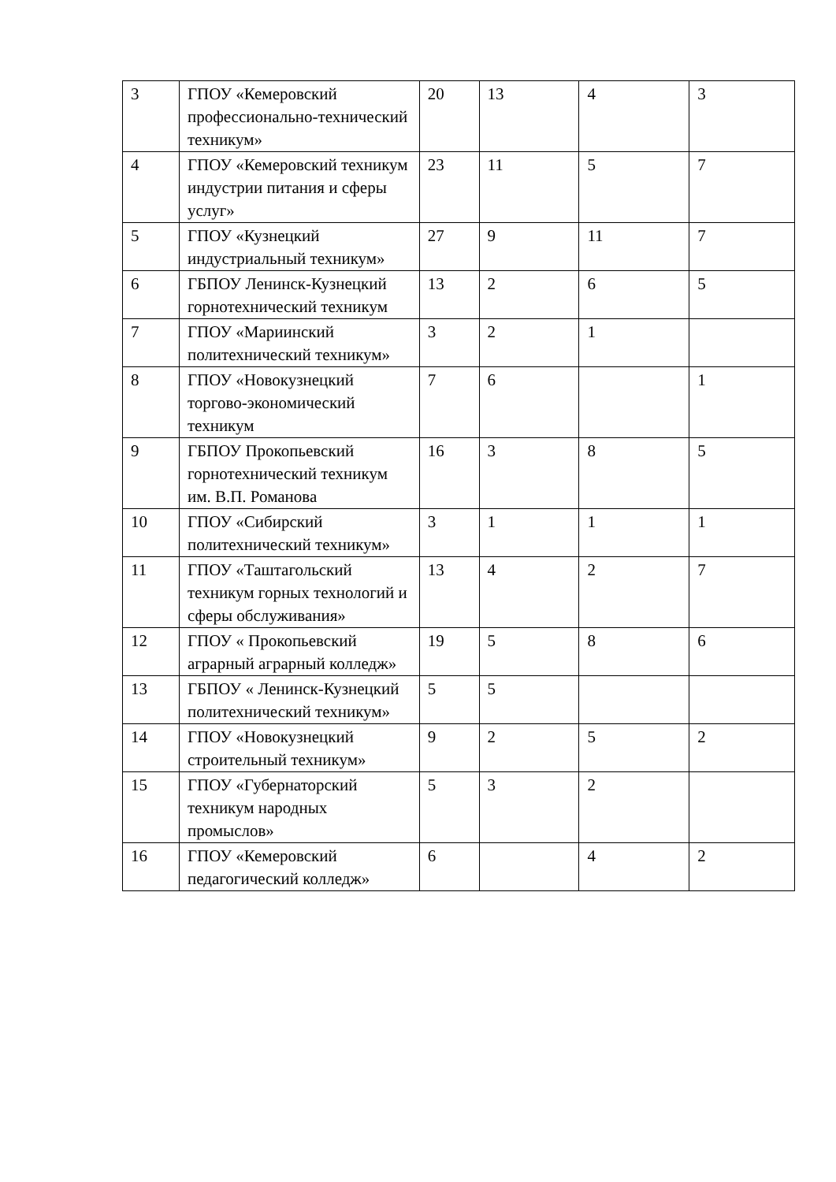| 3 | ГПОУ «Кемеровский профессионально-технический техникум» | 20 | 13 | 4 | 3 |
| 4 | ГПОУ «Кемеровский техникум индустрии питания и сферы услуг» | 23 | 11 | 5 | 7 |
| 5 | ГПОУ «Кузнецкий индустриальный техникум» | 27 | 9 | 11 | 7 |
| 6 | ГБПОУ Ленинск-Кузнецкий горнотехнический техникум | 13 | 2 | 6 | 5 |
| 7 | ГПОУ «Мариинский политехнический техникум» | 3 | 2 | 1 | |
| 8 | ГПОУ «Новокузнецкий торгово-экономический техникум | 7 | 6 | | 1 |
| 9 | ГБПОУ Прокопьевский горнотехнический техникум им. В.П. Романова | 16 | 3 | 8 | 5 |
| 10 | ГПОУ «Сибирский политехнический техникум» | 3 | 1 | 1 | 1 |
| 11 | ГПОУ «Таштагольский техникум горных технологий и сферы обслуживания» | 13 | 4 | 2 | 7 |
| 12 | ГПОУ « Прокопьевский аграрный аграрный колледж» | 19 | 5 | 8 | 6 |
| 13 | ГБПОУ « Ленинск-Кузнецкий политехнический техникум» | 5 | 5 | | |
| 14 | ГПОУ «Новокузнецкий строительный техникум» | 9 | 2 | 5 | 2 |
| 15 | ГПОУ «Губернаторский техникум народных промыслов» | 5 | 3 | 2 | |
| 16 | ГПОУ «Кемеровский педагогический колледж» | 6 | | 4 | 2 |